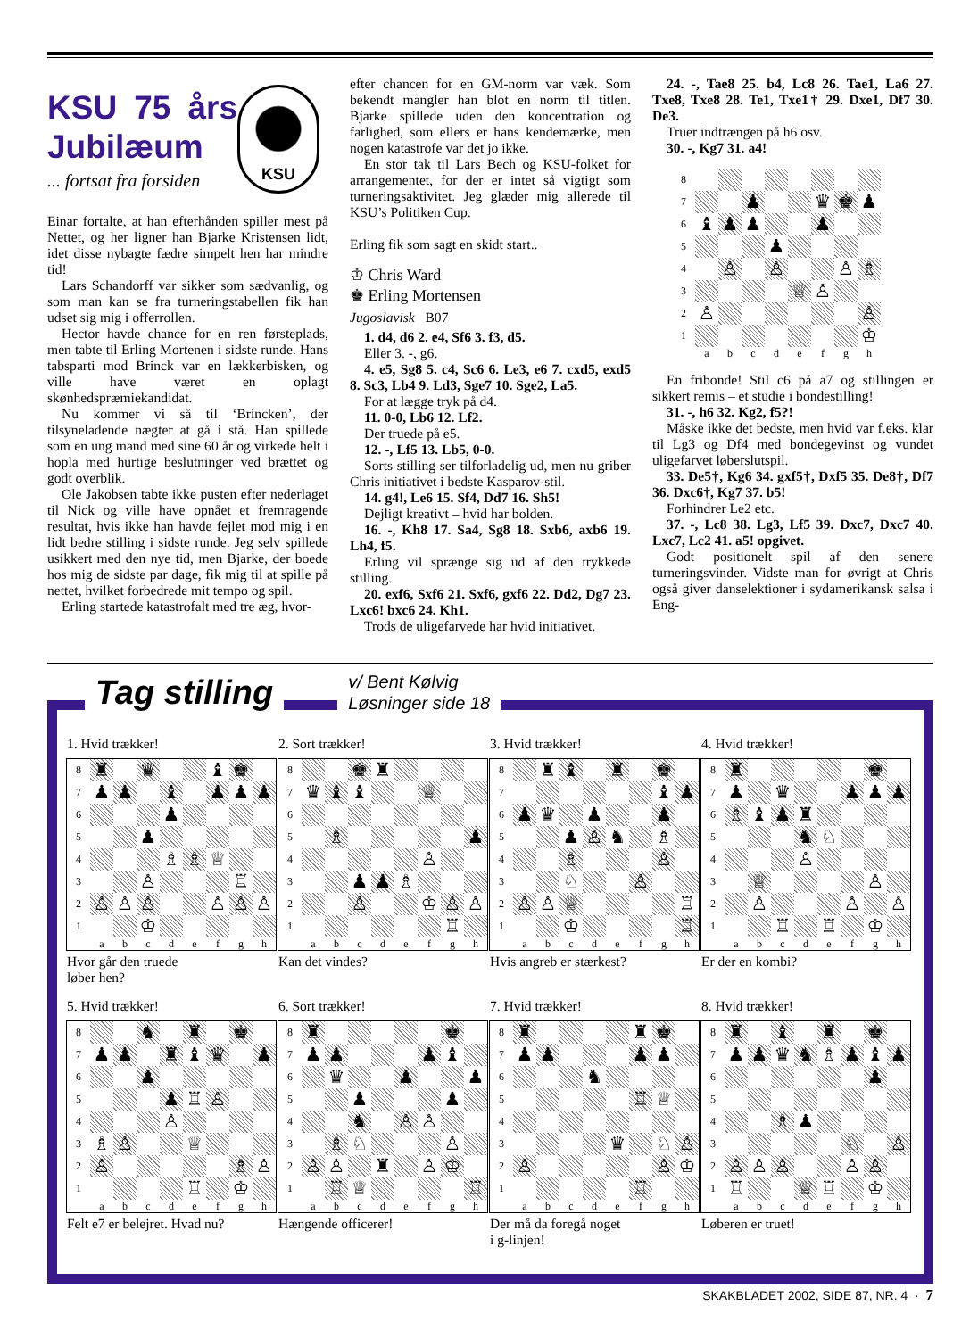KSU
KSU 75 års Jubilæum
... fortsat fra forsiden
Einar fortalte, at han efterhånden spiller mest på Nettet, og her ligner han Bjarke Kristensen lidt, idet disse nybagte fædre simpelt hen har mindre tid!
Lars Schandorff var sikker som sædvanlig, og som man kan se fra turneringstabellen fik han udset sig mig i offerrollen.
Hector havde chance for en ren førsteplads, men tabte til Erling Mortenen i sidste runde. Hans tabsparti mod Brinck var en lækkerbisken, og ville have været en oplagt skønhedspræmiekandidat.
Nu kommer vi så til ‘Brincken’, der tilsyneladende nægter at gå i stå. Han spillede som en ung mand med sine 60 år og virkede helt i hopla med hurtige beslutninger ved brættet og godt overblik.
Ole Jakobsen tabte ikke pusten efter nederlaget til Nick og ville have opnået et fremragende resultat, hvis ikke han havde fejlet mod mig i en lidt bedre stilling i sidste runde. Jeg selv spillede usikkert med den nye tid, men Bjarke, der boede hos mig de sidste par dage, fik mig til at spille på nettet, hvilket forbedrede mit tempo og spil.
Erling startede katastrofalt med tre æg, hvor-
efter chancen for en GM-norm var væk. Som bekendt mangler han blot en norm til titlen. Bjarke spillede uden den koncentration og farlighed, som ellers er hans kendemærke, men nogen katastrofe var det jo ikke.
En stor tak til Lars Bech og KSU-folket for arrangementet, for der er intet så vigtigt som turneringsaktivitet. Jeg glæder mig allerede til KSU’s Politiken Cup.
Erling fik som sagt en skidt start..
♔ Chris Ward
♚ Erling Mortensen
Jugoslavisk B07
1. d4, d6 2. e4, Sf6 3. f3, d5.
Eller 3. -, g6.
4. e5, Sg8 5. c4, Sc6 6. Le3, e6 7. cxd5, exd5 8. Sc3, Lb4 9. Ld3, Sge7 10. Sge2, La5.
For at lægge tryk på d4.
11. 0-0, Lb6 12. Lf2.
Der truede på e5.
12. -, Lf5 13. Lb5, 0-0.
Sorts stilling ser tilforladelig ud, men nu griber Chris initiativet i bedste Kasparov-stil.
14. g4!, Le6 15. Sf4, Dd7 16. Sh5!
Dejligt kreativt – hvid har bolden.
16. -, Kh8 17. Sa4, Sg8 18. Sxb6, axb6 19. Lh4, f5.
Erling vil sprænge sig ud af den trykkede stilling.
20. exf6, Sxf6 21. Sxf6, gxf6 22. Dd2, Dg7 23. Lxc6! bxc6 24. Kh1.
Trods de uligefarvede har hvid initiativet.
24. -, Tae8 25. b4, Lc8 26. Tae1, La6 27. Txe8, Txe8 28. Te1, Txe1† 29. Dxe1, Df7 30. De3.
Truer indtrængen på h6 osv.
30. -, Kg7 31. a4!
| 8 | | | | | | | | |
| 7 | | | ♟ | | | ♛ | ♚ | ♟ |
| 6 | ♝ | ♟ | ♟ | | | ♟ | | |
| 5 | | | | ♟ | | | | |
| 4 | | ♙ | | ♙ | | | ♙ | ♗ |
| 3 | | | | | ♕ | ♙ | | |
| 2 | ♙ | | | | | | | ♙ |
| 1 | | | | | | | | ♔ |
| | a | b | c | d | e | f | g | h |
En fribonde! Stil c6 på a7 og stillingen er sikkert remis – et studie i bondestilling!
31. -, h6 32. Kg2, f5?!
Måske ikke det bedste, men hvid var f.eks. klar til Lg3 og Df4 med bondegevinst og vundet uligefarvet løberslutspil.
33. De5†, Kg6 34. gxf5†, Dxf5 35. De8†, Df7 36. Dxc6†, Kg7 37. b5!
Forhindrer Le2 etc.
37. -, Lc8 38. Lg3, Lf5 39. Dxc7, Dxc7 40. Lxc7, Lc2 41. a5! opgivet.
Godt positionelt spil af den senere turneringsvinder. Vidste man for øvrigt at Chris også giver danselektioner i sydamerikansk salsa i Eng-
Tag stilling
v/ Bent Kølvig
Løsninger side 18
1. Hvid trækker!
| 8 | ♜ | | ♛ | | | ♝ | ♚ | |
| 7 | ♟ | ♟ | | ♝ | | ♟ | ♟ | ♟ |
| 6 | | | | ♟ | | | | |
| 5 | | | ♟ | | | | | |
| 4 | | | | ♗ | ♗ | ♕ | | |
| 3 | | | ♙ | | | | ♖ | |
| 2 | ♙ | ♙ | ♙ | | | ♙ | ♙ | ♙ |
| 1 | | | ♔ | | | | | |
| | a | b | c | d | e | f | g | h |
Hvor går den truede
løber hen?
2. Sort trækker!
| 8 | | | ♚ | ♜ | | | | |
| 7 | ♛ | ♝ | ♝ | | | ♕ | | |
| 6 | | | | | | | | |
| 5 | | ♗ | | | | | | ♟ |
| 4 | | | | | | ♙ | | |
| 3 | | | ♟ | ♟ | ♗ | | | |
| 2 | | | ♙ | | | ♔ | ♙ | ♙ |
| 1 | | | | | | | ♖ | |
| | a | b | c | d | e | f | g | h |
Kan det vindes?
3. Hvid trækker!
| 8 | | ♜ | ♝ | | ♜ | | ♚ | |
| 7 | | | | | | | ♝ | ♟ |
| 6 | ♟ | ♛ | | ♟ | | | ♟ | |
| 5 | | | ♟ | ♙ | ♞ | | ♗ | |
| 4 | | | ♗ | | | | ♙ | |
| 3 | | | ♘ | | | ♙ | | |
| 2 | ♙ | ♙ | ♕ | | | | | ♖ |
| 1 | | | ♔ | | | | | ♖ |
| | a | b | c | d | e | f | g | h |
Hvis angreb er stærkest?
4. Hvid trækker!
| 8 | ♜ | | | | | | ♚ | |
| 7 | ♟ | | ♛ | | | ♟ | ♟ | ♟ |
| 6 | ♗ | ♝ | ♟ | ♜ | | | | |
| 5 | | | | ♞ | ♘ | | | |
| 4 | | | | ♙ | | | | |
| 3 | | ♕ | | | | | ♙ | |
| 2 | | ♙ | | | | ♙ | | ♙ |
| 1 | | | ♖ | | ♖ | | ♔ | |
| | a | b | c | d | e | f | g | h |
Er der en kombi?
5. Hvid trækker!
| 8 | | | ♞ | | ♜ | | ♚ | |
| 7 | ♟ | ♟ | | ♜ | ♝ | ♛ | | ♟ |
| 6 | | | ♟ | | | | | |
| 5 | | | | ♟ | ♖ | ♙ | | |
| 4 | | | | ♙ | | | | |
| 3 | ♗ | ♙ | | | ♕ | | | |
| 2 | ♙ | | | | | | ♗ | ♙ |
| 1 | | | | | ♖ | | ♔ | |
| | a | b | c | d | e | f | g | h |
Felt e7 er belejret. Hvad nu?
6. Sort trækker!
| 8 | ♜ | | | | | | ♚ | |
| 7 | ♟ | ♟ | | | | ♟ | ♝ | |
| 6 | | ♛ | | | ♟ | | | ♟ |
| 5 | | | ♟ | | | | ♟ | |
| 4 | | | ♞ | | ♙ | ♙ | | |
| 3 | | ♗ | ♘ | | | | ♙ | |
| 2 | ♙ | ♙ | | ♜ | | ♙ | ♔ | |
| 1 | | ♖ | ♕ | | | | | ♖ |
| | a | b | c | d | e | f | g | h |
Hængende officerer!
7. Hvid trækker!
| 8 | ♜ | | | | | ♜ | ♚ | |
| 7 | ♟ | ♟ | | | | ♟ | ♟ | |
| 6 | | | | ♞ | | | | |
| 5 | | | | | | ♖ | ♕ | |
| 4 | | | | | | | | |
| 3 | | | | | ♛ | | ♘ | ♙ |
| 2 | ♙ | | | | | | ♙ | ♔ |
| 1 | | | | | | ♖ | | |
| | a | b | c | d | e | f | g | h |
Der må da foregå noget
i g-linjen!
8. Hvid trækker!
| 8 | ♜ | | ♝ | | ♜ | | ♚ | |
| 7 | ♟ | ♟ | ♛ | ♞ | ♗ | ♟ | ♝ | ♟ |
| 6 | | | | | | | ♟ | |
| 5 | | | | | | | | |
| 4 | | | ♗ | ♟ | | | | |
| 3 | | | | | | ♘ | | ♙ |
| 2 | ♙ | ♙ | ♙ | | | ♙ | ♙ | |
| 1 | ♖ | | | ♕ | ♖ | | ♔ | |
| | a | b | c | d | e | f | g | h |
Løberen er truet!
SKAKBLADET 2002, SIDE 87, NR. 4 · 7